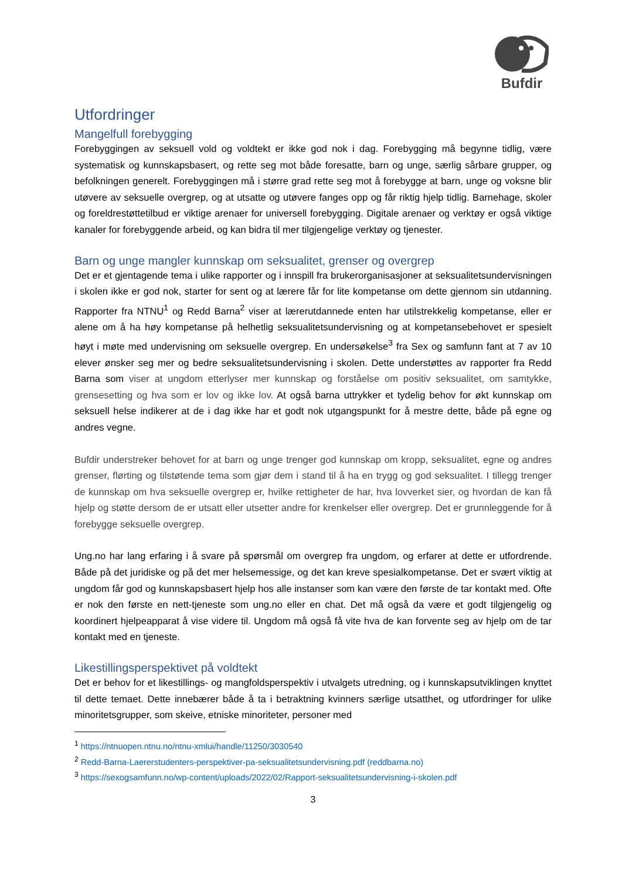Bufdir
Utfordringer
Mangelfull forebygging
Forebyggingen av seksuell vold og voldtekt er ikke god nok i dag. Forebygging må begynne tidlig, være systematisk og kunnskapsbasert, og rette seg mot både foresatte, barn og unge, særlig sårbare grupper, og befolkningen generelt. Forebyggingen må i større grad rette seg mot å forebygge at barn, unge og voksne blir utøvere av seksuelle overgrep, og at utsatte og utøvere fanges opp og får riktig hjelp tidlig. Barnehage, skoler og foreldrestøttetilbud er viktige arenaer for universell forebygging. Digitale arenaer og verktøy er også viktige kanaler for forebyggende arbeid, og kan bidra til mer tilgjengelige verktøy og tjenester.
Barn og unge mangler kunnskap om seksualitet, grenser og overgrep
Det er et gjentagende tema i ulike rapporter og i innspill fra brukerorganisasjoner at seksualitetsundervisningen i skolen ikke er god nok, starter for sent og at lærere får for lite kompetanse om dette gjennom sin utdanning. Rapporter fra NTNU<sup>1</sup> og Redd Barna<sup>2</sup> viser at lærerutdannede enten har utilstrekkelig kompetanse, eller er alene om å ha høy kompetanse på helhetlig seksualitetsundervisning og at kompetansebehovet er spesielt høyt i møte med undervisning om seksuelle overgrep. En undersøkelse<sup>3</sup> fra Sex og samfunn fant at 7 av 10 elever ønsker seg mer og bedre seksualitetsundervisning i skolen. Dette understøttes av rapporter fra Redd Barna som viser at ungdom etterlyser mer kunnskap og forståelse om positiv seksualitet, om samtykke, grensesetting og hva som er lov og ikke lov. At også barna uttrykker et tydelig behov for økt kunnskap om seksuell helse indikerer at de i dag ikke har et godt nok utgangspunkt for å mestre dette, både på egne og andres vegne.
Bufdir understreker behovet for at barn og unge trenger god kunnskap om kropp, seksualitet, egne og andres grenser, flørting og tilstøtende tema som gjør dem i stand til å ha en trygg og god seksualitet. I tillegg trenger de kunnskap om hva seksuelle overgrep er, hvilke rettigheter de har, hva lovverket sier, og hvordan de kan få hjelp og støtte dersom de er utsatt eller utsetter andre for krenkelser eller overgrep. Det er grunnleggende for å forebygge seksuelle overgrep.
Ung.no har lang erfaring i å svare på spørsmål om overgrep fra ungdom, og erfarer at dette er utfordrende. Både på det juridiske og på det mer helsemessige, og det kan kreve spesialkompetanse. Det er svært viktig at ungdom får god og kunnskapsbasert hjelp hos alle instanser som kan være den første de tar kontakt med. Ofte er nok den første en nett-tjeneste som ung.no eller en chat. Det må også da være et godt tilgjengelig og koordinert hjelpeapparat å vise videre til. Ungdom må også få vite hva de kan forvente seg av hjelp om de tar kontakt med en tjeneste.
Likestillingsperspektivet på voldtekt
Det er behov for et likestillings- og mangfoldsperspektiv i utvalgets utredning, og i kunnskapsutviklingen knyttet til dette temaet. Dette innebærer både å ta i betraktning kvinners særlige utsatthet, og utfordringer for ulike minoritetsgrupper, som skeive, etniske minoriteter, personer med
<sup>1</sup> https://ntnuopen.ntnu.no/ntnu-xmlui/handle/11250/3030540
<sup>2</sup> Redd-Barna-Laererstudenters-perspektiver-pa-seksualitetsundervisning.pdf (reddbarna.no)
<sup>3</sup> https://sexogsamfunn.no/wp-content/uploads/2022/02/Rapport-seksualitetsundervisning-i-skolen.pdf
3